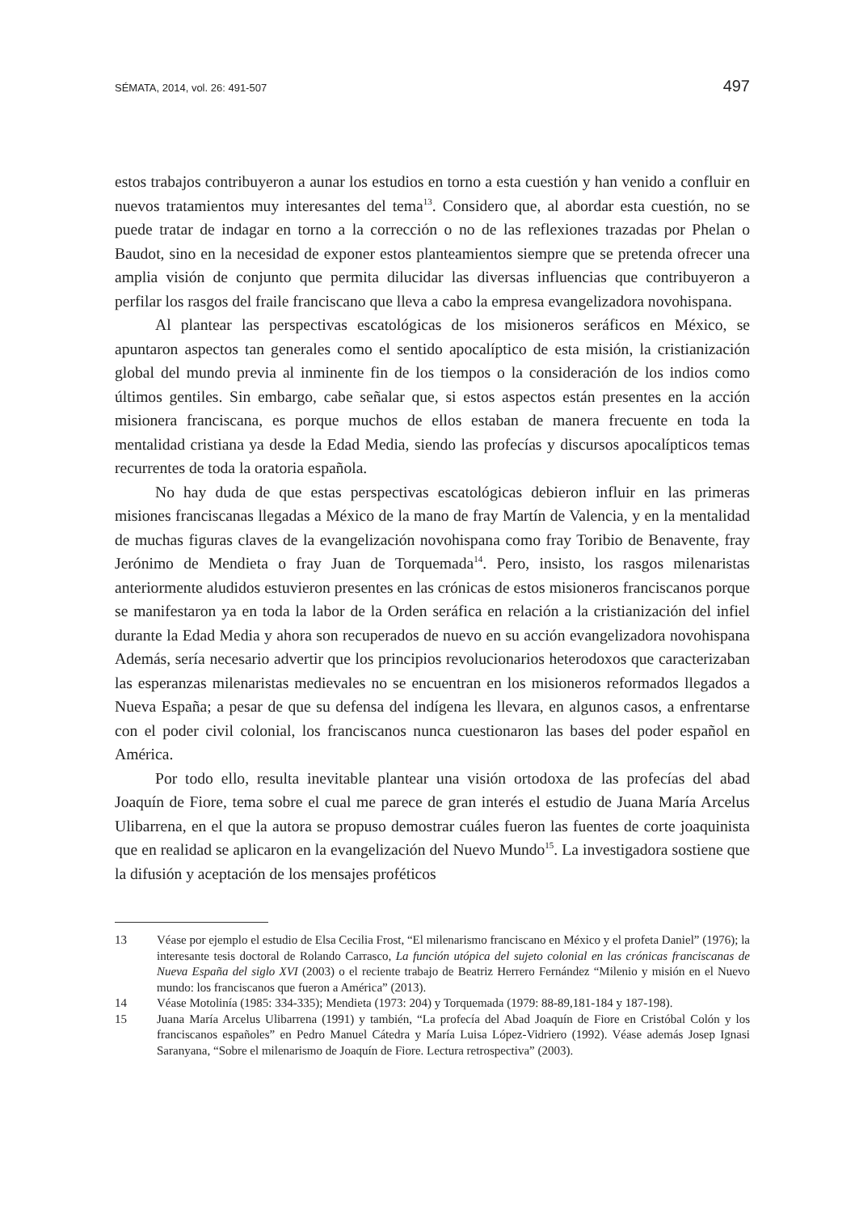SÉMATA, 2014, vol. 26: 491-507 497
estos trabajos contribuyeron a aunar los estudios en torno a esta cuestión y han venido a confluir en nuevos tratamientos muy interesantes del tema<sup>13</sup>. Considero que, al abordar esta cuestión, no se puede tratar de indagar en torno a la corrección o no de las reflexiones trazadas por Phelan o Baudot, sino en la necesidad de exponer estos planteamientos siempre que se pretenda ofrecer una amplia visión de conjunto que permita dilucidar las diversas influencias que contribuyeron a perfilar los rasgos del fraile franciscano que lleva a cabo la empresa evangelizadora novohispana.
Al plantear las perspectivas escatológicas de los misioneros seráficos en México, se apuntaron aspectos tan generales como el sentido apocalíptico de esta misión, la cristianización global del mundo previa al inminente fin de los tiempos o la consideración de los indios como últimos gentiles. Sin embargo, cabe señalar que, si estos aspectos están presentes en la acción misionera franciscana, es porque muchos de ellos estaban de manera frecuente en toda la mentalidad cristiana ya desde la Edad Media, siendo las profecías y discursos apocalípticos temas recurrentes de toda la oratoria española.
No hay duda de que estas perspectivas escatológicas debieron influir en las primeras misiones franciscanas llegadas a México de la mano de fray Martín de Valencia, y en la mentalidad de muchas figuras claves de la evangelización novohispana como fray Toribio de Benavente, fray Jerónimo de Mendieta o fray Juan de Torquemada<sup>14</sup>. Pero, insisto, los rasgos milenaristas anteriormente aludidos estuvieron presentes en las crónicas de estos misioneros franciscanos porque se manifestaron ya en toda la labor de la Orden seráfica en relación a la cristianización del infiel durante la Edad Media y ahora son recuperados de nuevo en su acción evangelizadora novohispana Además, sería necesario advertir que los principios revolucionarios heterodoxos que caracterizaban las esperanzas milenaristas medievales no se encuentran en los misioneros reformados llegados a Nueva España; a pesar de que su defensa del indígena les llevara, en algunos casos, a enfrentarse con el poder civil colonial, los franciscanos nunca cuestionaron las bases del poder español en América.
Por todo ello, resulta inevitable plantear una visión ortodoxa de las profecías del abad Joaquín de Fiore, tema sobre el cual me parece de gran interés el estudio de Juana María Arcelus Ulibarrena, en el que la autora se propuso demostrar cuáles fueron las fuentes de corte joaquinista que en realidad se aplicaron en la evangelización del Nuevo Mundo<sup>15</sup>. La investigadora sostiene que la difusión y aceptación de los mensajes proféticos
13 Véase por ejemplo el estudio de Elsa Cecilia Frost, “El milenarismo franciscano en México y el profeta Daniel” (1976); la interesante tesis doctoral de Rolando Carrasco, La función utópica del sujeto colonial en las crónicas franciscanas de Nueva España del siglo XVI (2003) o el reciente trabajo de Beatriz Herrero Fernández “Milenio y misión en el Nuevo mundo: los franciscanos que fueron a América” (2013).
14 Véase Motolinía (1985: 334-335); Mendieta (1973: 204) y Torquemada (1979: 88-89,181-184 y 187-198).
15 Juana María Arcelus Ulibarrena (1991) y también, “La profecía del Abad Joaquín de Fiore en Cristóbal Colón y los franciscanos españoles” en Pedro Manuel Cátedra y María Luisa López-Vidriero (1992). Véase además Josep Ignasi Saranyana, “Sobre el milenarismo de Joaquín de Fiore. Lectura retrospectiva” (2003).